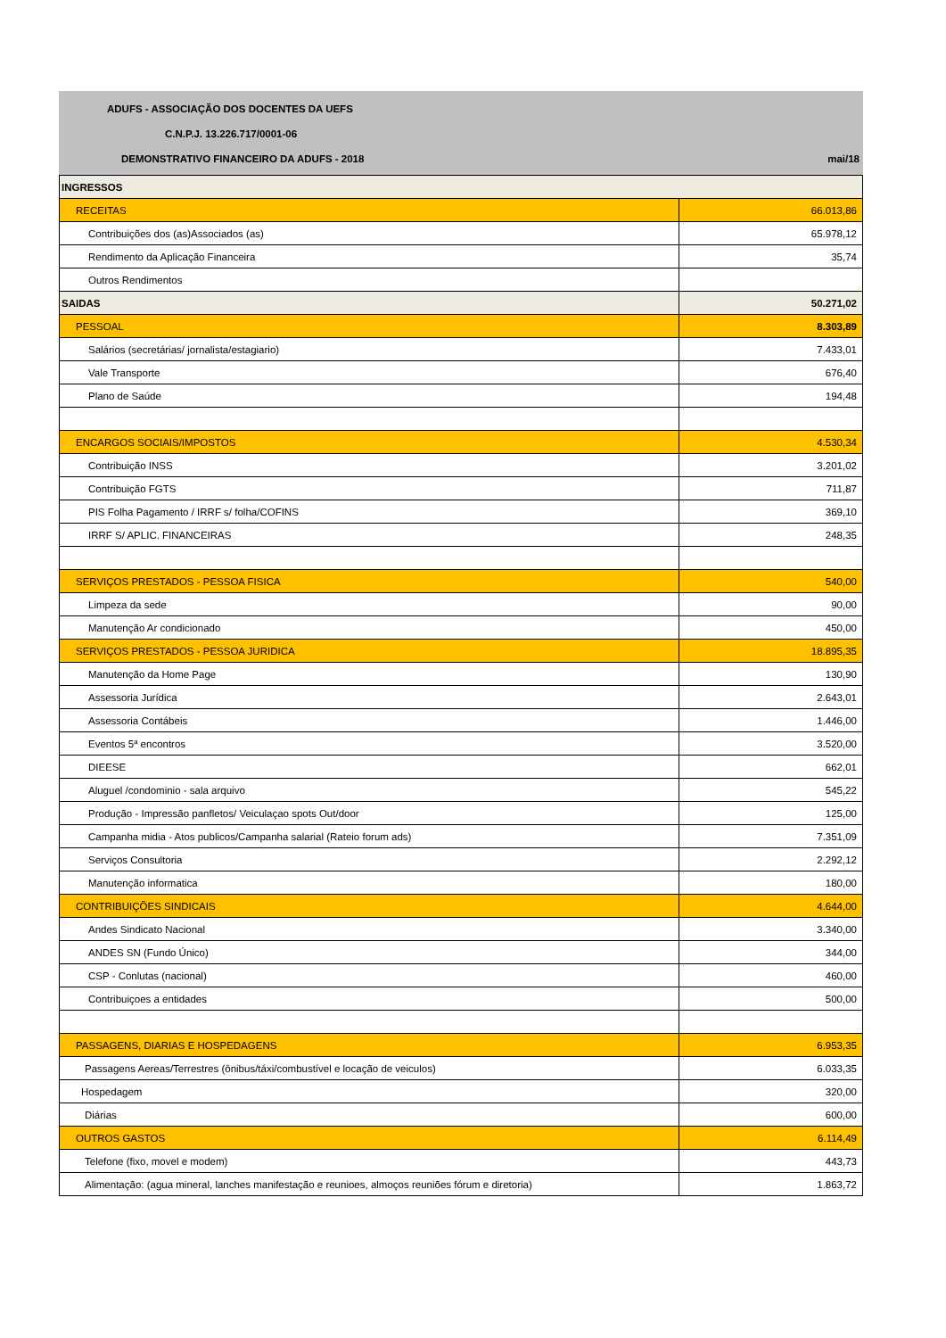ADUFS - ASSOCIAÇÃO DOS DOCENTES DA UEFS
C.N.P.J. 13.226.717/0001-06
DEMONSTRATIVO FINANCEIRO DA ADUFS - 2018 mai/18
| INGRESSOS | |
| RECEITAS | 66.013,86 |
| Contribuições dos (as)Associados (as) | 65.978,12 |
| Rendimento da Aplicação Financeira | 35,74 |
| Outros Rendimentos | |
| SAIDAS | 50.271,02 |
| PESSOAL | 8.303,89 |
| Salários (secretárias/ jornalista/estagiario) | 7.433,01 |
| Vale Transporte | 676,40 |
| Plano de Saúde | 194,48 |
| ENCARGOS SOCIAIS/IMPOSTOS | 4.530,34 |
| Contribuição INSS | 3.201,02 |
| Contribuição FGTS | 711,87 |
| PIS Folha Pagamento / IRRF s/ folha/COFINS | 369,10 |
| IRRF S/ APLIC. FINANCEIRAS | 248,35 |
| SERVIÇOS PRESTADOS - PESSOA FISICA | 540,00 |
| Limpeza da sede | 90,00 |
| Manutenção Ar condicionado | 450,00 |
| SERVIÇOS PRESTADOS - PESSOA JURIDICA | 18.895,35 |
| Manutenção da Home Page | 130,90 |
| Assessoria Jurídica | 2.643,01 |
| Assessoria Contábeis | 1.446,00 |
| Eventos 5ª encontros | 3.520,00 |
| DIEESE | 662,01 |
| Aluguel /condominio - sala arquivo | 545,22 |
| Produção - Impressão panfletos/ Veiculaçao spots Out/door | 125,00 |
| Campanha midia - Atos publicos/Campanha salarial (Rateio forum ads) | 7.351,09 |
| Serviços Consultoria | 2.292,12 |
| Manutenção informatica | 180,00 |
| CONTRIBUIÇÕES SINDICAIS | 4.644,00 |
| Andes Sindicato Nacional | 3.340,00 |
| ANDES SN (Fundo Único) | 344,00 |
| CSP - Conlutas (nacional) | 460,00 |
| Contribuiçoes a entidades | 500,00 |
| PASSAGENS, DIARIAS E HOSPEDAGENS | 6.953,35 |
| Passagens Aereas/Terrestres (ônibus/táxi/combustível e locação de veiculos) | 6.033,35 |
| Hospedagem | 320,00 |
| Diárias | 600,00 |
| OUTROS GASTOS | 6.114,49 |
| Telefone (fixo, movel e modem) | 443,73 |
| Alimentação: (agua mineral, lanches manifestação e reunioes, almoços reuniões fórum e diretoria) | 1.863,72 |